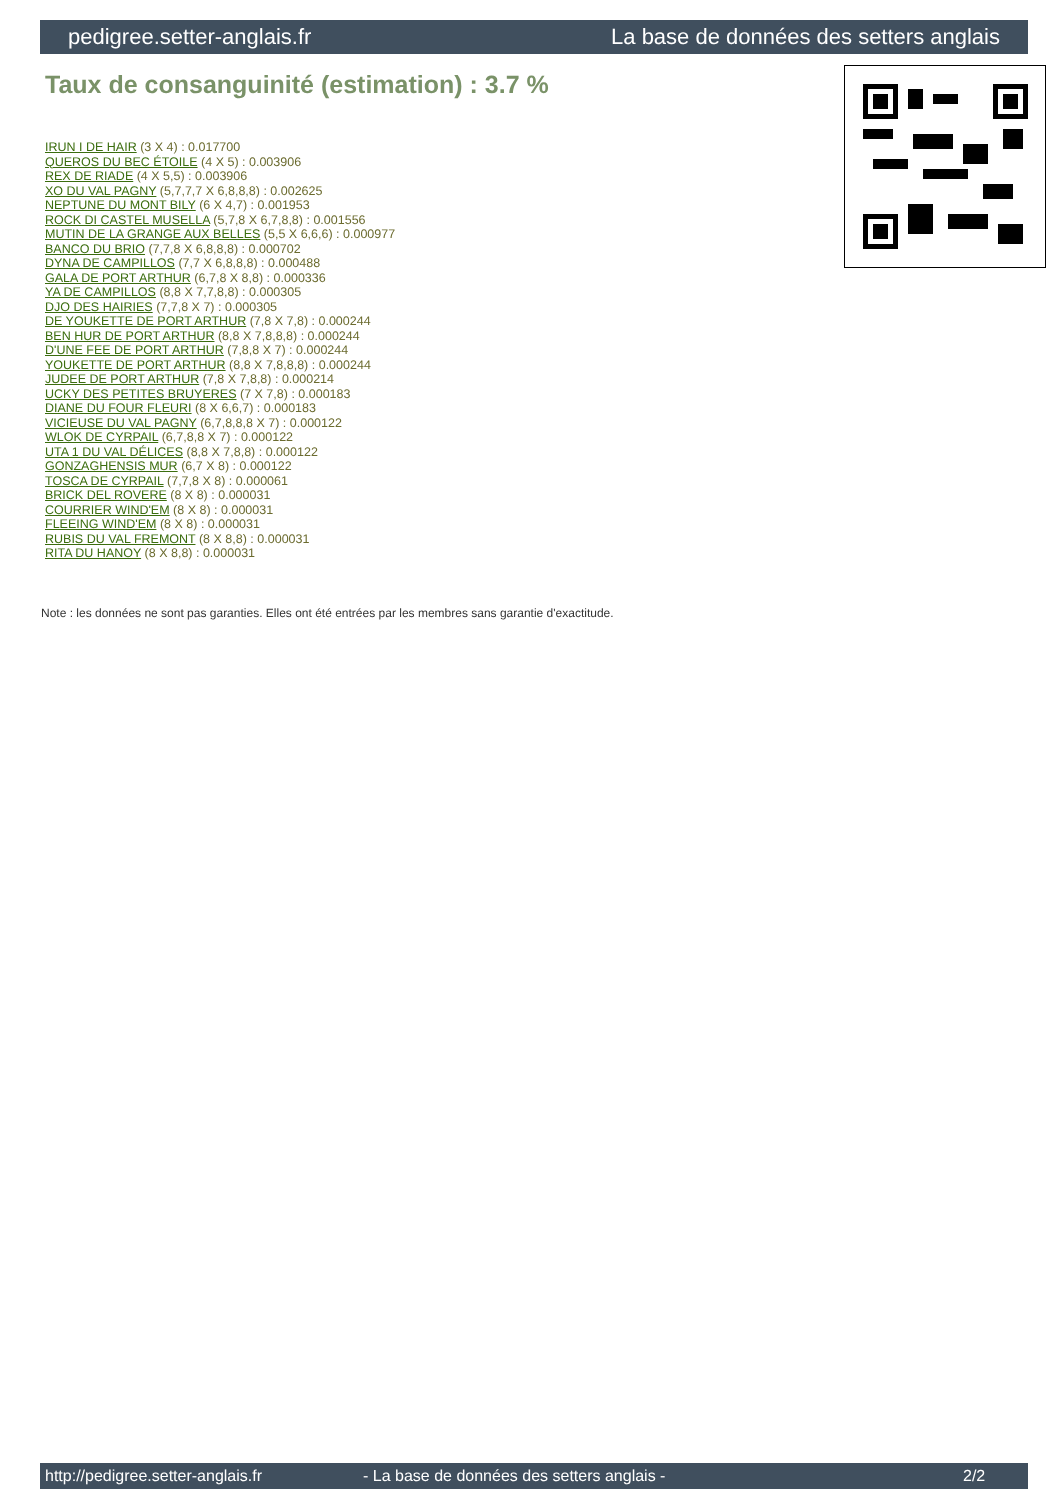pedigree.setter-anglais.fr La base de données des setters anglais
Taux de consanguinité (estimation) : 3.7 %
IRUN I DE HAIR (3 X 4) : 0.017700
QUEROS DU BEC ÉTOILE (4 X 5) : 0.003906
REX DE RIADE (4 X 5,5) : 0.003906
XO DU VAL PAGNY (5,7,7,7 X 6,8,8,8) : 0.002625
NEPTUNE DU MONT BILY (6 X 4,7) : 0.001953
ROCK DI CASTEL MUSELLA (5,7,8 X 6,7,8,8) : 0.001556
MUTIN DE LA GRANGE AUX BELLES (5,5 X 6,6,6) : 0.000977
BANCO DU BRIO (7,7,8 X 6,8,8,8) : 0.000702
DYNA DE CAMPILLOS (7,7 X 6,8,8,8) : 0.000488
GALA DE PORT ARTHUR (6,7,8 X 8,8) : 0.000336
YA DE CAMPILLOS (8,8 X 7,7,8,8) : 0.000305
DJO DES HAIRIES (7,7,8 X 7) : 0.000305
DE YOUKETTE DE PORT ARTHUR (7,8 X 7,8) : 0.000244
BEN HUR DE PORT ARTHUR (8,8 X 7,8,8,8) : 0.000244
D'UNE FEE DE PORT ARTHUR (7,8,8 X 7) : 0.000244
YOUKETTE DE PORT ARTHUR (8,8 X 7,8,8,8) : 0.000244
JUDEE DE PORT ARTHUR (7,8 X 7,8,8) : 0.000214
UCKY DES PETITES BRUYERES (7 X 7,8) : 0.000183
DIANE DU FOUR FLEURI (8 X 6,6,7) : 0.000183
VICIEUSE DU VAL PAGNY (6,7,8,8,8 X 7) : 0.000122
WLOK DE CYRPAIL (6,7,8,8 X 7) : 0.000122
UTA 1 DU VAL DÉLICES (8,8 X 7,8,8) : 0.000122
GONZAGHENSIS MUR (6,7 X 8) : 0.000122
TOSCA DE CYRPAIL (7,7,8 X 8) : 0.000061
BRICK DEL ROVERE (8 X 8) : 0.000031
COURRIER WIND'EM (8 X 8) : 0.000031
FLEEING WIND'EM (8 X 8) : 0.000031
RUBIS DU VAL FREMONT (8 X 8,8) : 0.000031
RITA DU HANOY (8 X 8,8) : 0.000031
Note : les données ne sont pas garanties. Elles ont été entrées par les membres sans garantie d'exactitude.
http://pedigree.setter-anglais.fr - La base de données des setters anglais - 2/2